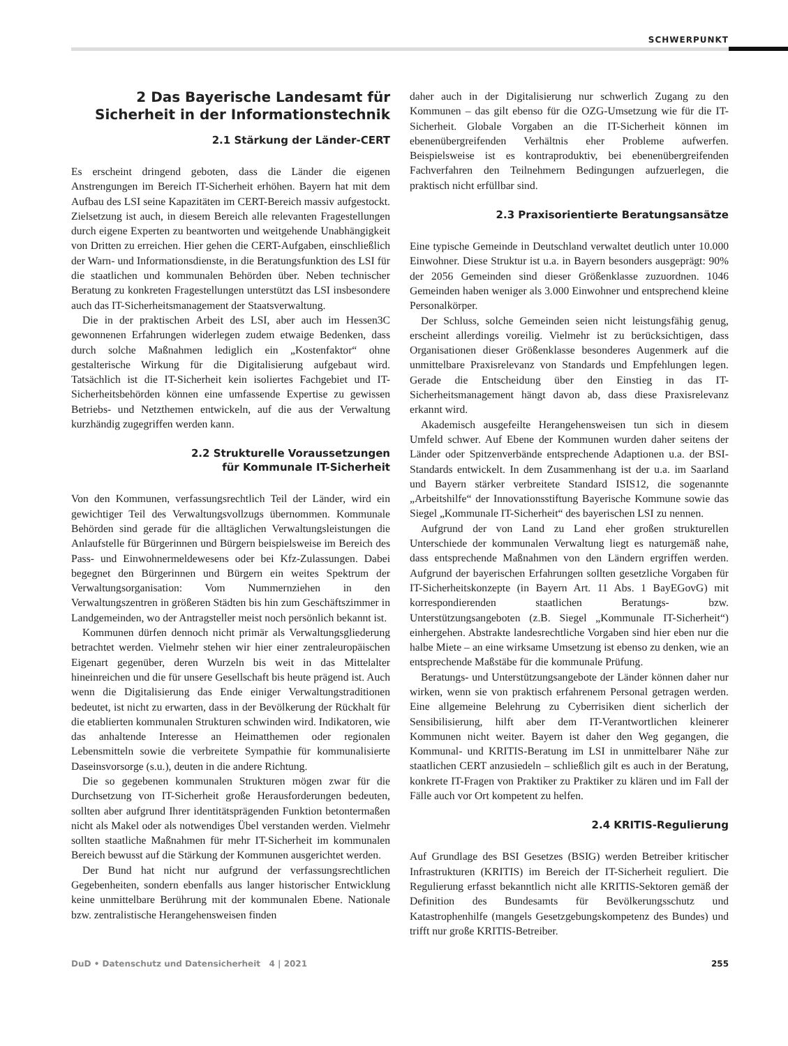SCHWERPUNKT
2 Das Bayerische Landesamt für Sicherheit in der Informationstechnik
2.1 Stärkung der Länder-CERT
Es erscheint dringend geboten, dass die Länder die eigenen Anstrengungen im Bereich IT-Sicherheit erhöhen. Bayern hat mit dem Aufbau des LSI seine Kapazitäten im CERT-Bereich massiv aufgestockt. Zielsetzung ist auch, in diesem Bereich alle relevanten Fragestellungen durch eigene Experten zu beantworten und weitgehende Unabhängigkeit von Dritten zu erreichen. Hier gehen die CERT-Aufgaben, einschließlich der Warn- und Informationsdienste, in die Beratungsfunktion des LSI für die staatlichen und kommunalen Behörden über. Neben technischer Beratung zu konkreten Fragestellungen unterstützt das LSI insbesondere auch das IT-Sicherheitsmanagement der Staatsverwaltung.
Die in der praktischen Arbeit des LSI, aber auch im Hessen3C gewonnenen Erfahrungen widerlegen zudem etwaige Bedenken, dass durch solche Maßnahmen lediglich ein „Kostenfaktor“ ohne gestalterische Wirkung für die Digitalisierung aufgebaut wird. Tatsächlich ist die IT-Sicherheit kein isoliertes Fachgebiet und IT-Sicherheitsbehörden können eine umfassende Expertise zu gewissen Betriebs- und Netzthemen entwickeln, auf die aus der Verwaltung kurzhändig zugegriffen werden kann.
2.2 Strukturelle Voraussetzungen
für Kommunale IT-Sicherheit
Von den Kommunen, verfassungsrechtlich Teil der Länder, wird ein gewichtiger Teil des Verwaltungsvollzugs übernommen. Kommunale Behörden sind gerade für die alltäglichen Verwaltungsleistungen die Anlaufstelle für Bürgerinnen und Bürgern beispielsweise im Bereich des Pass- und Einwohnermeldewesens oder bei Kfz-Zulassungen. Dabei begegnet den Bürgerinnen und Bürgern ein weites Spektrum der Verwaltungsorganisation: Vom Nummernziehen in den Verwaltungszentren in größeren Städten bis hin zum Geschäftszimmer in Landgemeinden, wo der Antragsteller meist noch persönlich bekannt ist.
Kommunen dürfen dennoch nicht primär als Verwaltungsgliederung betrachtet werden. Vielmehr stehen wir hier einer zentraleuropäischen Eigenart gegenüber, deren Wurzeln bis weit in das Mittelalter hineinreichen und die für unsere Gesellschaft bis heute prägend ist. Auch wenn die Digitalisierung das Ende einiger Verwaltungstraditionen bedeutet, ist nicht zu erwarten, dass in der Bevölkerung der Rückhalt für die etablierten kommunalen Strukturen schwinden wird. Indikatoren, wie das anhaltende Interesse an Heimatthemen oder regionalen Lebensmitteln sowie die verbreitete Sympathie für kommunalisierte Daseinsvorsorge (s.u.), deuten in die andere Richtung.
Die so gegebenen kommunalen Strukturen mögen zwar für die Durchsetzung von IT-Sicherheit große Herausforderungen bedeuten, sollten aber aufgrund Ihrer identitätsprägenden Funktion betontermaßen nicht als Makel oder als notwendiges Übel verstanden werden. Vielmehr sollten staatliche Maßnahmen für mehr IT-Sicherheit im kommunalen Bereich bewusst auf die Stärkung der Kommunen ausgerichtet werden.
Der Bund hat nicht nur aufgrund der verfassungsrechtlichen Gegebenheiten, sondern ebenfalls aus langer historischer Entwicklung keine unmittelbare Berührung mit der kommunalen Ebene. Nationale bzw. zentralistische Herangehensweisen finden
daher auch in der Digitalisierung nur schwerlich Zugang zu den Kommunen – das gilt ebenso für die OZG-Umsetzung wie für die IT-Sicherheit. Globale Vorgaben an die IT-Sicherheit können im ebenenübergreifenden Verhältnis eher Probleme aufwerfen. Beispielsweise ist es kontraproduktiv, bei ebenenübergreifenden Fachverfahren den Teilnehmern Bedingungen aufzuerlegen, die praktisch nicht erfüllbar sind.
2.3 Praxisorientierte Beratungsansätze
Eine typische Gemeinde in Deutschland verwaltet deutlich unter 10.000 Einwohner. Diese Struktur ist u.a. in Bayern besonders ausgeprägt: 90% der 2056 Gemeinden sind dieser Größenklasse zuzuordnen. 1046 Gemeinden haben weniger als 3.000 Einwohner und entsprechend kleine Personalkörper.
Der Schluss, solche Gemeinden seien nicht leistungsfähig genug, erscheint allerdings voreilig. Vielmehr ist zu berücksichtigen, dass Organisationen dieser Größenklasse besonderes Augenmerk auf die unmittelbare Praxisrelevanz von Standards und Empfehlungen legen. Gerade die Entscheidung über den Einstieg in das IT-Sicherheitsmanagement hängt davon ab, dass diese Praxisrelevanz erkannt wird.
Akademisch ausgefeilte Herangehensweisen tun sich in diesem Umfeld schwer. Auf Ebene der Kommunen wurden daher seitens der Länder oder Spitzenverbände entsprechende Adaptionen u.a. der BSI-Standards entwickelt. In dem Zusammenhang ist der u.a. im Saarland und Bayern stärker verbreitete Standard ISIS12, die sogenannte „Arbeitshilfe“ der Innovationsstiftung Bayerische Kommune sowie das Siegel „Kommunale IT-Sicherheit“ des bayerischen LSI zu nennen.
Aufgrund der von Land zu Land eher großen strukturellen Unterschiede der kommunalen Verwaltung liegt es naturgemäß nahe, dass entsprechende Maßnahmen von den Ländern ergriffen werden. Aufgrund der bayerischen Erfahrungen sollten gesetzliche Vorgaben für IT-Sicherheitskonzepte (in Bayern Art. 11 Abs. 1 BayEGovG) mit korrespondierenden staatlichen Beratungs- bzw. Unterstützungsangeboten (z.B. Siegel „Kommunale IT-Sicherheit“) einhergehen. Abstrakte landesrechtliche Vorgaben sind hier eben nur die halbe Miete – an eine wirksame Umsetzung ist ebenso zu denken, wie an entsprechende Maßstäbe für die kommunale Prüfung.
Beratungs- und Unterstützungsangebote der Länder können daher nur wirken, wenn sie von praktisch erfahrenem Personal getragen werden. Eine allgemeine Belehrung zu Cyberrisiken dient sicherlich der Sensibilisierung, hilft aber dem IT-Verantwortlichen kleinerer Kommunen nicht weiter. Bayern ist daher den Weg gegangen, die Kommunal- und KRITIS-Beratung im LSI in unmittelbarer Nähe zur staatlichen CERT anzusiedeln – schließlich gilt es auch in der Beratung, konkrete IT-Fragen von Praktiker zu Praktiker zu klären und im Fall der Fälle auch vor Ort kompetent zu helfen.
2.4 KRITIS-Regulierung
Auf Grundlage des BSI Gesetzes (BSIG) werden Betreiber kritischer Infrastrukturen (KRITIS) im Bereich der IT-Sicherheit reguliert. Die Regulierung erfasst bekanntlich nicht alle KRITIS-Sektoren gemäß der Definition des Bundesamts für Bevölkerungsschutz und Katastrophenhilfe (mangels Gesetzgebungskompetenz des Bundes) und trifft nur große KRITIS-Betreiber.
DuD • Datenschutz und Datensicherheit 4 | 2021 255